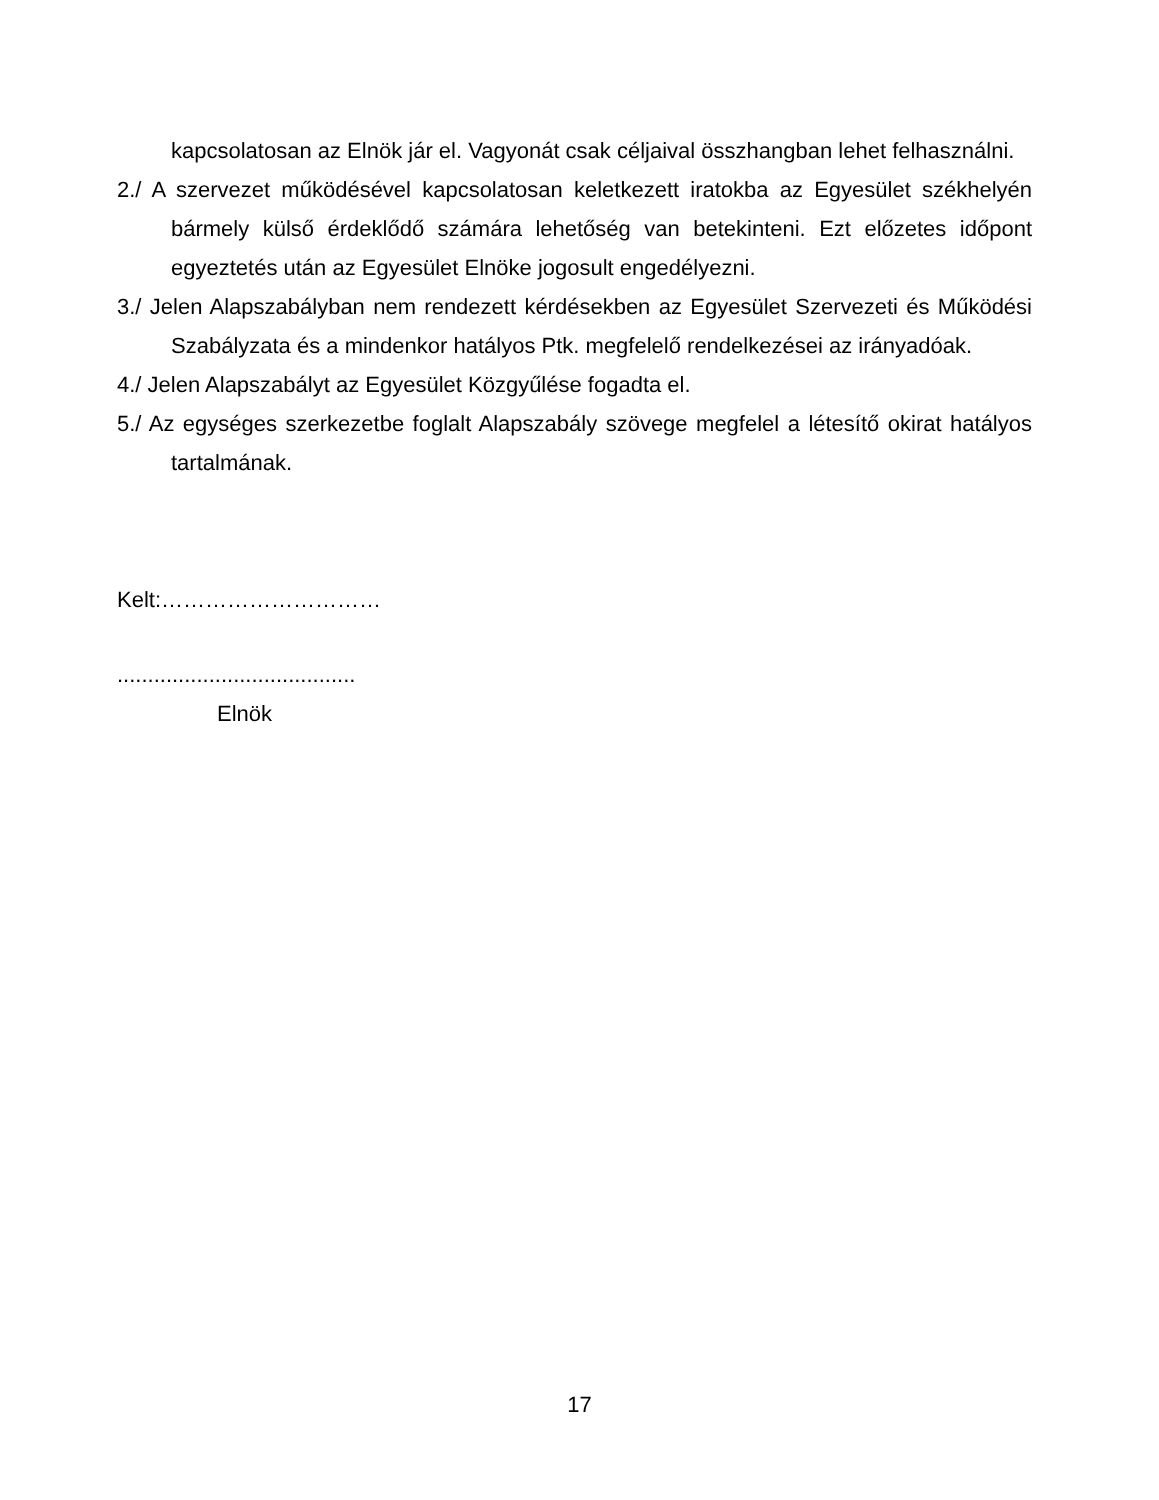kapcsolatosan az Elnök jár el. Vagyonát csak céljaival összhangban lehet felhasználni.
2./ A szervezet működésével kapcsolatosan keletkezett iratokba az Egyesület székhelyén bármely külső érdeklődő számára lehetőség van betekinteni. Ezt előzetes időpont egyeztetés után az Egyesület Elnöke jogosult engedélyezni.
3./ Jelen Alapszabályban nem rendezett kérdésekben az Egyesület Szervezeti és Működési Szabályzata és a mindenkor hatályos Ptk. megfelelő rendelkezései az irányadóak.
4./ Jelen Alapszabályt az Egyesület Közgyűlése fogadta el.
5./ Az egységes szerkezetbe foglalt Alapszabály szövege megfelel a létesítő okirat hatályos tartalmának.
Kelt:…………………………
.......................................
Elnök
17